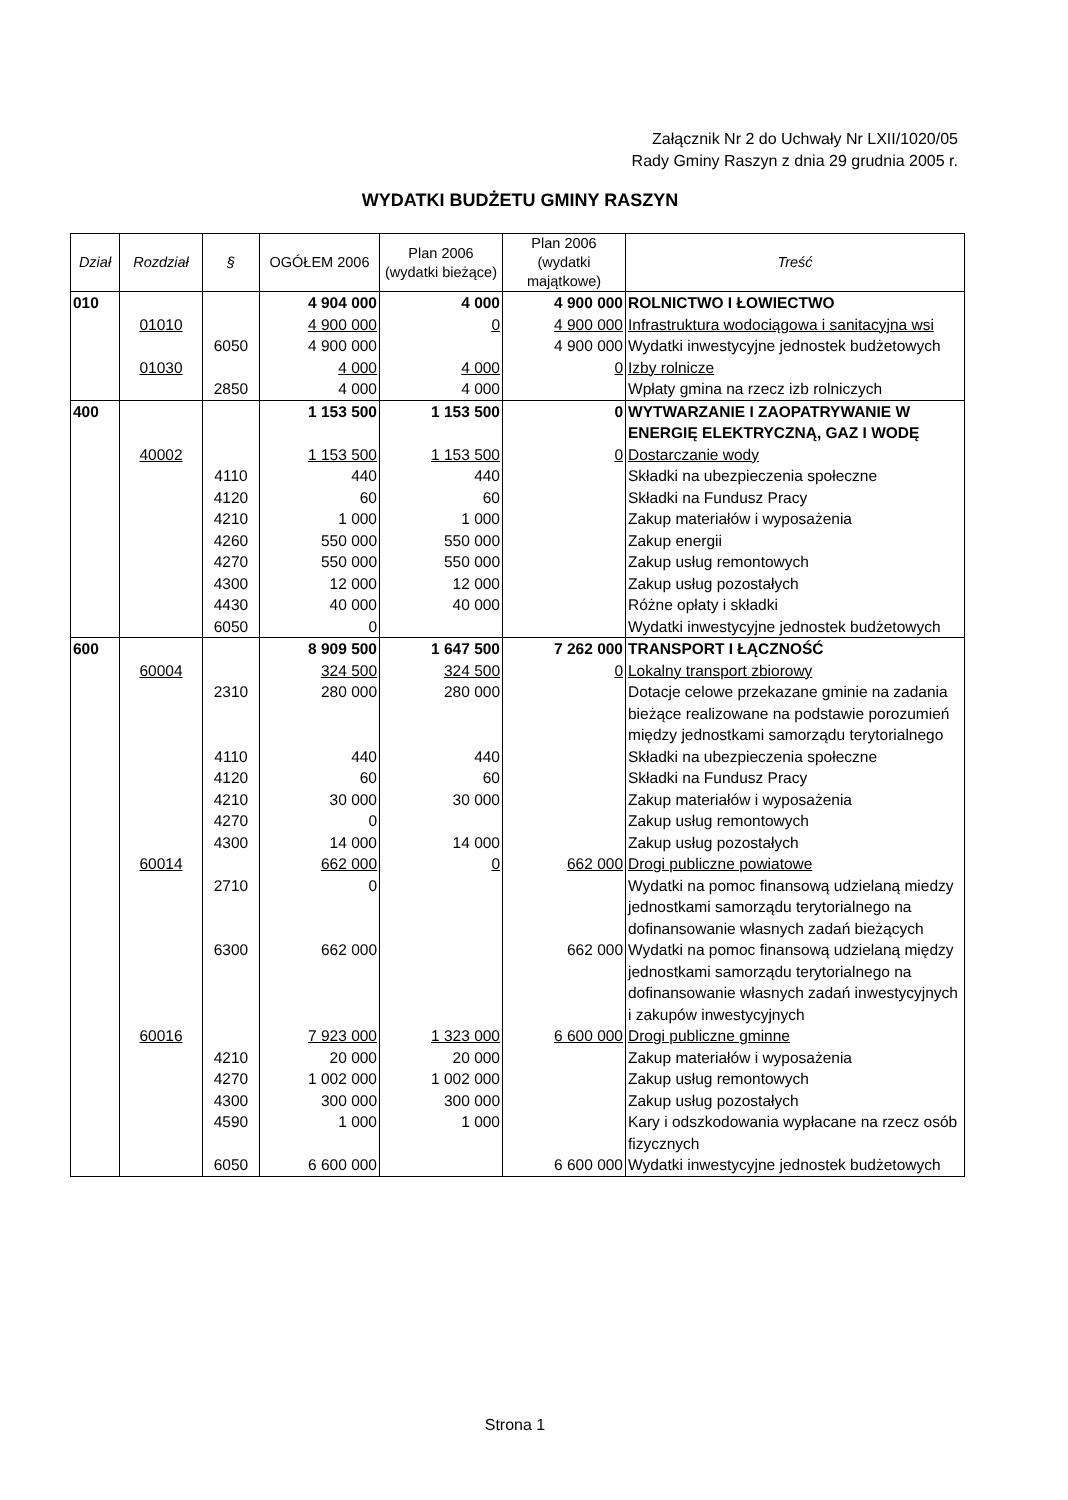Załącznik Nr 2 do Uchwały Nr LXII/1020/05
Rady Gminy Raszyn z dnia 29 grudnia 2005 r.
WYDATKI BUDŻETU GMINY RASZYN
| Dział | Rozdział | § | OGÓŁEM 2006 | Plan 2006 (wydatki bieżące) | Plan 2006 (wydatki majątkowe) | Treść |
| --- | --- | --- | --- | --- | --- | --- |
| 010 | | | 4 904 000 | 4 000 | 4 900 000 | ROLNICTWO I ŁOWIECTWO |
| | 01010 | | 4 900 000 | 0 | 4 900 000 | Infrastruktura wodociągowa i sanitacyjna wsi |
| | | 6050 | 4 900 000 | | 4 900 000 | Wydatki inwestycyjne jednostek budżetowych |
| | 01030 | | 4 000 | 4 000 | 0 | Izby rolnicze |
| | | 2850 | 4 000 | 4 000 | | Wpłaty gmina na rzecz izb rolniczych |
| 400 | | | 1 153 500 | 1 153 500 | 0 | WYTWARZANIE I ZAOPATRYWANIE W ENERGIĘ ELEKTRYCZNĄ, GAZ I WODĘ |
| | 40002 | | 1 153 500 | 1 153 500 | 0 | Dostarczanie wody |
| | | 4110 | 440 | 440 | | Składki na ubezpieczenia społeczne |
| | | 4120 | 60 | 60 | | Składki na Fundusz Pracy |
| | | 4210 | 1 000 | 1 000 | | Zakup materiałów i wyposażenia |
| | | 4260 | 550 000 | 550 000 | | Zakup energii |
| | | 4270 | 550 000 | 550 000 | | Zakup usług remontowych |
| | | 4300 | 12 000 | 12 000 | | Zakup usług pozostałych |
| | | 4430 | 40 000 | 40 000 | | Różne opłaty i składki |
| | | 6050 | 0 | | | Wydatki inwestycyjne jednostek budżetowych |
| 600 | | | 8 909 500 | 1 647 500 | 7 262 000 | TRANSPORT I ŁĄCZNOŚĆ |
| | 60004 | | 324 500 | 324 500 | 0 | Lokalny transport zbiorowy |
| | | 2310 | 280 000 | 280 000 | | Dotacje celowe przekazane gminie na zadania bieżące realizowane na podstawie porozumień między jednostkami samorządu terytorialnego |
| | | 4110 | 440 | 440 | | Składki na ubezpieczenia społeczne |
| | | 4120 | 60 | 60 | | Składki na Fundusz Pracy |
| | | 4210 | 30 000 | 30 000 | | Zakup materiałów i wyposażenia |
| | | 4270 | 0 | | | Zakup usług remontowych |
| | | 4300 | 14 000 | 14 000 | | Zakup usług pozostałych |
| | 60014 | | 662 000 | 0 | 662 000 | Drogi publiczne powiatowe |
| | | 2710 | 0 | | | Wydatki na pomoc finansową udzielaną miedzy jednostkami samorządu terytorialnego na dofinansowanie własnych zadań bieżących |
| | | 6300 | 662 000 | | 662 000 | Wydatki na pomoc finansową udzielaną między jednostkami samorządu terytorialnego na dofinansowanie własnych zadań inwestycyjnych i zakupów inwestycyjnych |
| | 60016 | | 7 923 000 | 1 323 000 | 6 600 000 | Drogi publiczne gminne |
| | | 4210 | 20 000 | 20 000 | | Zakup materiałów i wyposażenia |
| | | 4270 | 1 002 000 | 1 002 000 | | Zakup usług remontowych |
| | | 4300 | 300 000 | 300 000 | | Zakup usług pozostałych |
| | | 4590 | 1 000 | 1 000 | | Kary i odszkodowania wypłacane na rzecz osób fizycznych |
| | | 6050 | 6 600 000 | | 6 600 000 | Wydatki inwestycyjne jednostek budżetowych |
Strona 1